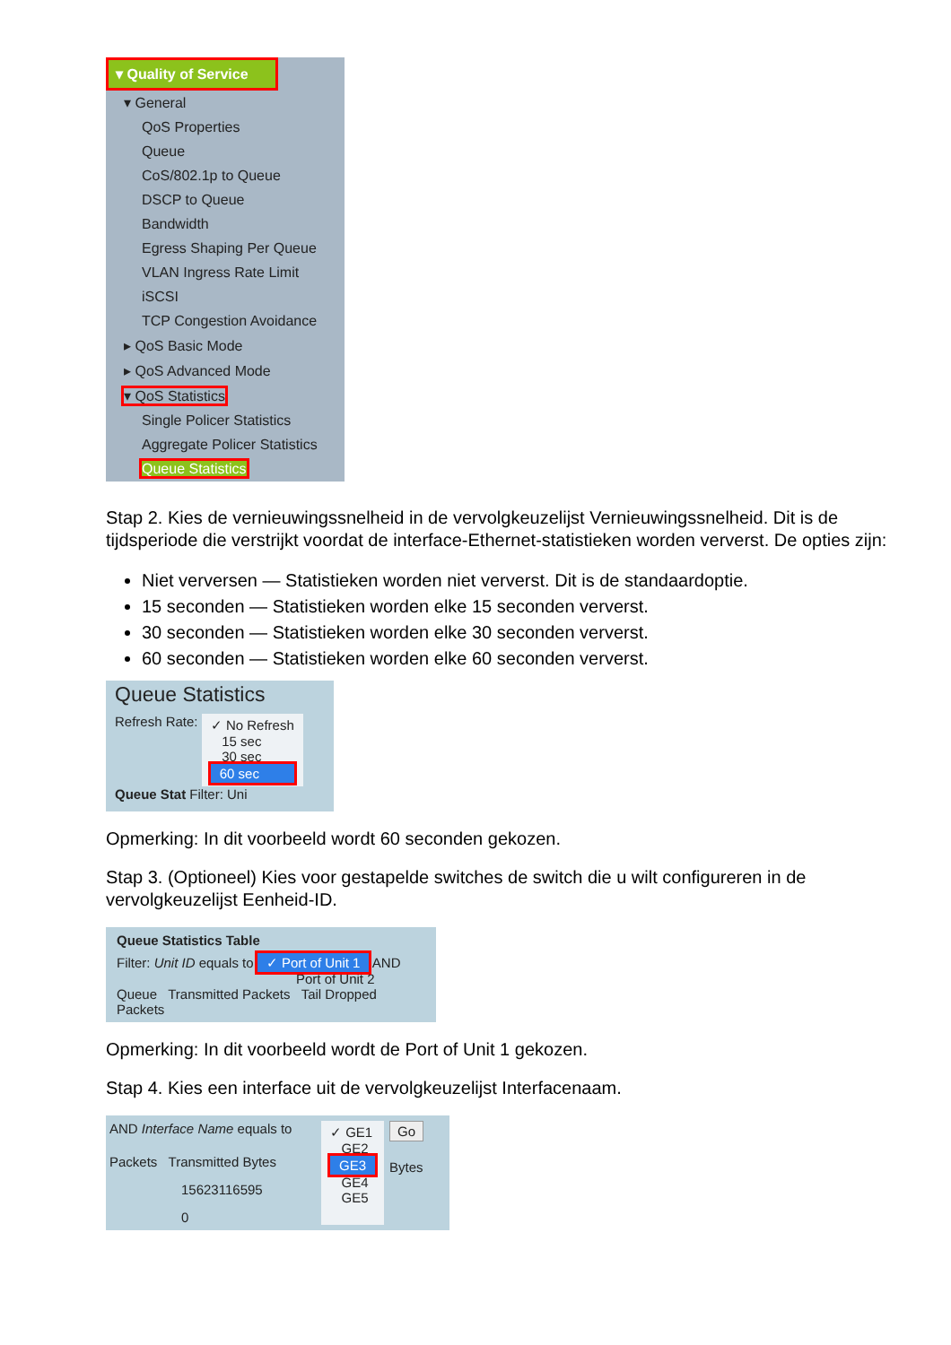▾ Quality of Service
▾ General
QoS Properties
Queue
CoS/802.1p to Queue
DSCP to Queue
Bandwidth
Egress Shaping Per Queue
VLAN Ingress Rate Limit
iSCSI
TCP Congestion Avoidance
▸ QoS Basic Mode
▸ QoS Advanced Mode
▾ QoS Statistics
Single Policer Statistics
Aggregate Policer Statistics
Queue Statistics
Stap 2. Kies de vernieuwingssnelheid in de vervolgkeuzelijst Vernieuwingssnelheid. Dit is de tijdsperiode die verstrijkt voordat de interface-Ethernet-statistieken worden ververst. De opties zijn:
Niet verversen — Statistieken worden niet ververst. Dit is de standaardoptie.
15 seconden — Statistieken worden elke 15 seconden ververst.
30 seconden — Statistieken worden elke 30 seconden ververst.
60 seconden — Statistieken worden elke 60 seconden ververst.
Queue Statistics
Refresh Rate:
✓ No Refresh
15 sec
30 sec
60 sec
Queue Stat Filter: Uni
Opmerking: In dit voorbeeld wordt 60 seconden gekozen.
Stap 3. (Optioneel) Kies voor gestapelde switches de switch die u wilt configureren in de vervolgkeuzelijst Eenheid-ID.
Queue Statistics Table
Filter: Unit ID equals to ✓ Port of Unit 1 AND
Port of Unit 2
Queue Transmitted Packets Tail Dropped Packets
Opmerking: In dit voorbeeld wordt de Port of Unit 1 gekozen.
Stap 4. Kies een interface uit de vervolgkeuzelijst Interfacenaam.
AND Interface Name equals to
Packets Transmitted Bytes
15623116595
0
✓ GE1
GE2
GE3
GE4
GE5
Go
Bytes